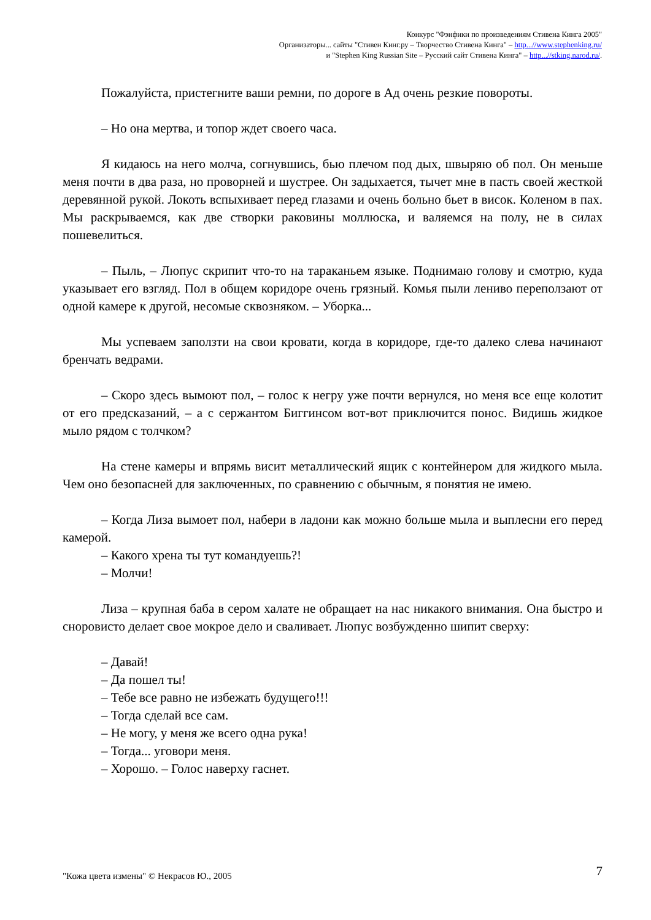Конкурс "Фэнфики по произведениям Стивена Кинга 2005"
Организаторы... сайты "Стивен Кинг.ру – Творчество Стивена Кинга" – http...//www.stephenking.ru/
и "Stephen King Russian Site – Русский сайт Стивена Кинга" – http...//stking.narod.ru/.
Пожалуйста, пристегните ваши ремни, по дороге в Ад очень резкие повороты.
– Но она мертва, и топор ждет своего часа.
Я кидаюсь на него молча, согнувшись, бью плечом под дых, швыряю об пол. Он меньше меня почти в два раза, но проворней и шустрее. Он задыхается, тычет мне в пасть своей жесткой деревянной рукой. Локоть вспыхивает перед глазами и очень больно бьет в висок. Коленом в пах. Мы раскрываемся, как две створки раковины моллюска, и валяемся на полу, не в силах пошевелиться.
– Пыль, – Люпус скрипит что-то на тараканьем языке. Поднимаю голову и смотрю, куда указывает его взгляд. Пол в общем коридоре очень грязный. Комья пыли лениво переползают от одной камере к другой, несомые сквозняком. – Уборка...
Мы успеваем заползти на свои кровати, когда в коридоре, где-то далеко слева начинают бренчать ведрами.
– Скоро здесь вымоют пол, – голос к негру уже почти вернулся, но меня все еще колотит от его предсказаний, – а с сержантом Биггинсом вот-вот приключится понос. Видишь жидкое мыло рядом с толчком?
На стене камеры и впрямь висит металлический ящик с контейнером для жидкого мыла. Чем оно безопасней для заключенных, по сравнению с обычным, я понятия не имею.
– Когда Лиза вымоет пол, набери в ладони как можно больше мыла и выплесни его перед камерой.
– Какого хрена ты тут командуешь?!
– Молчи!
Лиза – крупная баба в сером халате не обращает на нас никакого внимания. Она быстро и сноровисто делает свое мокрое дело и сваливает. Люпус возбужденно шипит сверху:
– Давай!
– Да пошел ты!
– Тебе все равно не избежать будущего!!!
– Тогда сделай все сам.
– Не могу, у меня же всего одна рука!
– Тогда... уговори меня.
– Хорошо. – Голос наверху гаснет.
"Кожа цвета измены" © Некрасов Ю., 2005 7